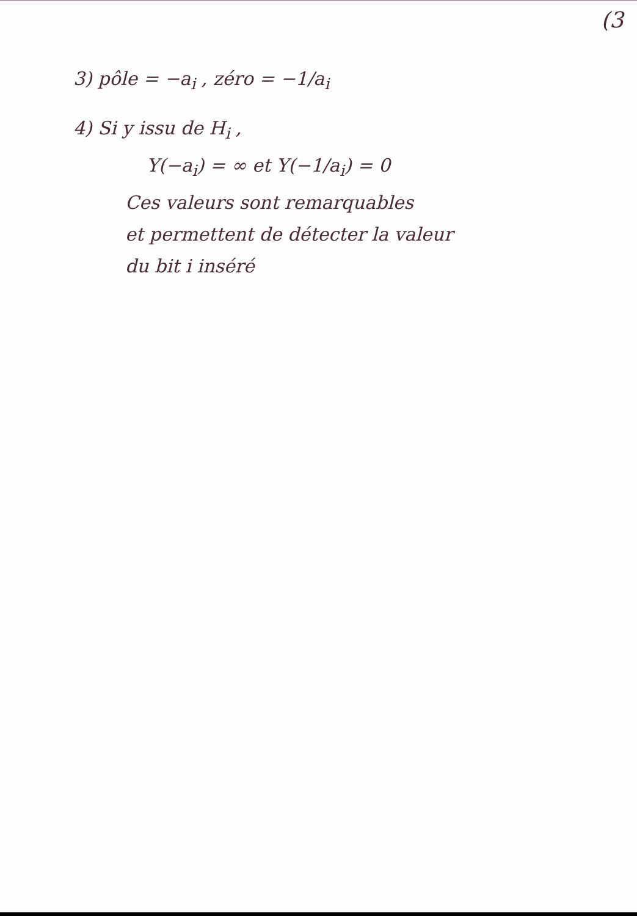(3
3) pôle = −a<sub>i</sub> , zéro = −1/a<sub>i</sub>
4) Si y issu de H<sub>i</sub> ,
Y(−a<sub>i</sub>) = ∞ et Y(−1/a<sub>i</sub>) = 0
Ces valeurs sont remarquables
et permettent de détecter la valeur
du bit i inséré